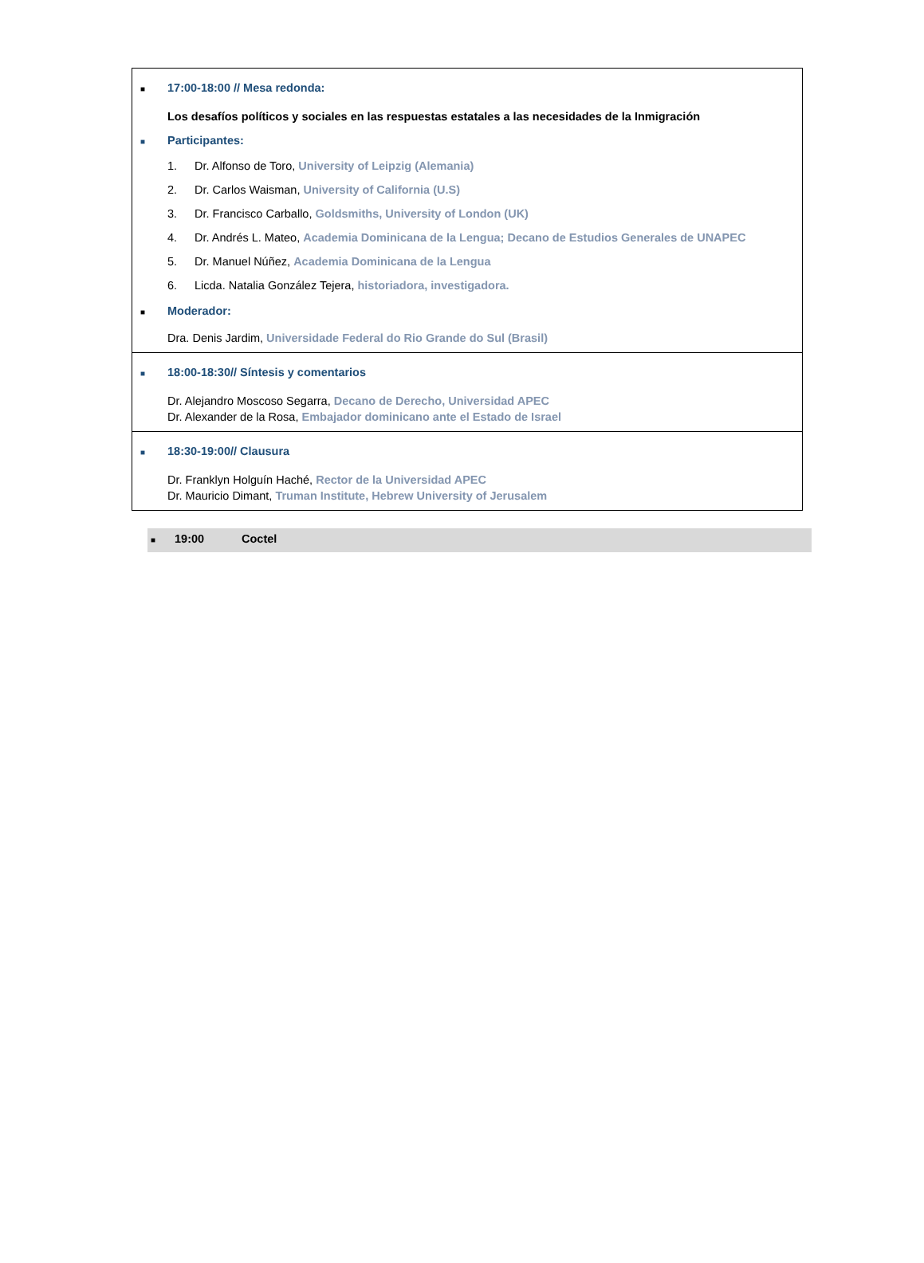■ 17:00-18:00 // Mesa redonda:
Los desafíos políticos y sociales en las respuestas estatales a las necesidades de la Inmigración
■ Participantes:
1. Dr. Alfonso de Toro, University of Leipzig (Alemania)
2. Dr. Carlos Waisman, University of California (U.S)
3. Dr. Francisco Carballo, Goldsmiths, University of London (UK)
4. Dr. Andrés L. Mateo, Academia Dominicana de la Lengua; Decano de Estudios Generales de UNAPEC
5. Dr. Manuel Núñez, Academia Dominicana de la Lengua
6. Licda. Natalia González Tejera, historiadora, investigadora.
■ Moderador:
Dra. Denis Jardim, Universidade Federal do Rio Grande do Sul (Brasil)
■ 18:00-18:30// Síntesis y comentarios
Dr. Alejandro Moscoso Segarra, Decano de Derecho, Universidad APEC
Dr. Alexander de la Rosa, Embajador dominicano ante el Estado de Israel
■ 18:30-19:00// Clausura
Dr. Franklyn Holguín Haché, Rector de la Universidad APEC
Dr. Mauricio Dimant, Truman Institute, Hebrew University of Jerusalem
■ 19:00 Coctel